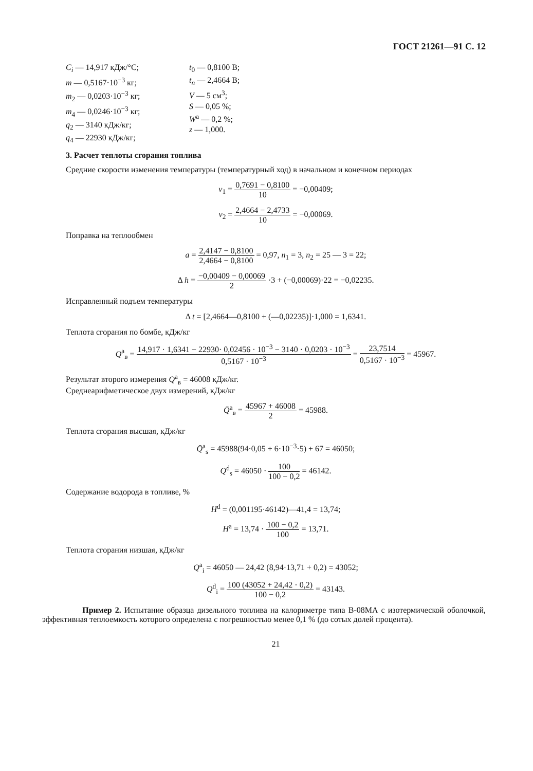ГОСТ 21261—91 С. 12
C<sub>i</sub> — 14,917 кДж/°С;
m — 0,5167·10<sup>−3</sup> кг;
m<sub>2</sub> — 0,0203·10<sup>−3</sup> кг;
m<sub>4</sub> — 0,0246·10<sup>−3</sup> кг;
q<sub>2</sub> — 3140 кДж/кг;
q<sub>4</sub> — 22930 кДж/кг;
t<sub>0</sub> — 0,8100 В;
t<sub>n</sub> — 2,4664 В;
V — 5 см<sup>3</sup>;
S — 0,05 %;
W<sup>a</sup> — 0,2 %;
z — 1,000.
3. Расчет теплоты сгорания топлива
Средние скорости изменения температуры (температурный ход) в начальном и конечном периодах
v<sub>1</sub> = 0,7691 − 0,8100 10 = −0,00409;
v<sub>2</sub> = 2,4664 − 2,4733 10 = −0,00069.
Поправка на теплообмен
a = 2,4147 − 0,8100 2,4664 − 0,8100 = 0,97, n<sub>1</sub> = 3, n<sub>2</sub> = 25 — 3 = 22;
Δ h = −0,00409 − 0,00069 2 ·3 + (−0,00069)·22 = −0,02235.
Исправленный подъем температуры
Δ t = [2,4664—0,8100 + (—0,02235)]·1,000 = 1,6341.
Теплота сгорания по бомбе, кДж/кг
Q<sup>a</sup><sub>в</sub> = 14,917 · 1,6341 − 22930· 0,02456 · 10<sup>−3</sup> − 3140 · 0,0203 · 10<sup>−3</sup> 0,5167 · 10<sup>−3</sup> = 23,7514 0,5167 · 10<sup>−3</sup> = 45967.
Результат второго измерения Q<sup>a</sup><sub>в</sub> = 46008 кДж/кг.
Среднеарифметическое двух измерений, кДж/кг
Q̄<sup>a</sup><sub>в</sub> = 45967 + 46008 2 = 45988.
Теплота сгорания высшая, кДж/кг
Q̄<sup>a</sup><sub>s</sub> = 45988(94·0,05 + 6·10<sup>−3</sup>·5) + 67 = 46050;
Q<sup>d</sup><sub>s</sub> = 46050 · 100 100 − 0,2 = 46142.
Содержание водорода в топливе, %
H<sup>d</sup> = (0,001195·46142)—41,4 = 13,74;
H<sup>a</sup> = 13,74 · 100 − 0,2 100 = 13,71.
Теплота сгорания низшая, кДж/кг
Q<sup>a</sup><sub>i</sub> = 46050 — 24,42 (8,94·13,71 + 0,2) = 43052;
Q<sup>d</sup><sub>i</sub> = 100 (43052 + 24,42 · 0,2) 100 − 0,2 = 43143.
Пример 2. Испытание образца дизельного топлива на калориметре типа В-08МА с изотермической оболочкой, эффективная теплоемкость которого определена с погрешностью менее 0,1 % (до сотых долей процента).
21